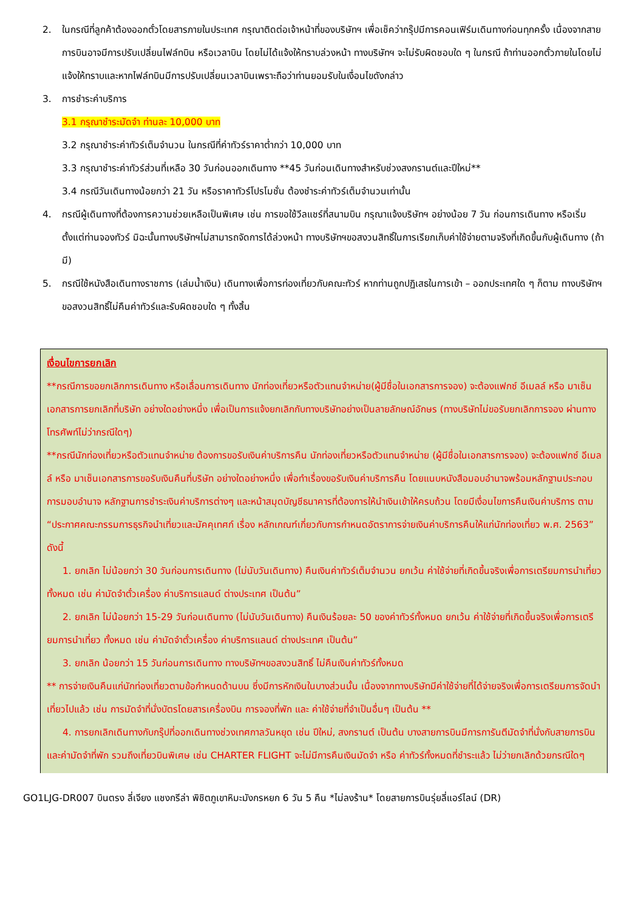2. ในกรณีที่ลูกค้าต้องออกตั๋วโดยสารภายในประเทศ กรุณาติดต่อเจ้าหน้าที่ของบริษัทฯ เพื่อเช็คว่ากรุ๊ปมีการคอนเฟิร์มเดินทางก่อนทุกครั้ง เนื่องจากสายการบินอาจมีการปรับเปลี่ยนไฟล์ทบิน หรือเวลาบิน โดยไม่ได้แจ้งให้ทราบล่วงหน้า ทางบริษัทฯ จะไม่รับผิดชอบใด ๆ ในกรณี ถ้าท่านออกตั๋วภายในโดยไม่แจ้งให้ทราบและหากไฟล์ทบินมีการปรับเปลี่ยนเวลาบินเพราะถือว่าท่านยอมรับในเงื่อนไขดังกล่าว
3. การชำระค่าบริการ
3.1 กรุณาชำระมัดจำ ท่านละ 10,000 บาท
3.2 กรุณาชำระค่าทัวร์เต็มจำนวน ในกรณีที่ค่าทัวร์ราคาต่ำกว่า 10,000 บาท
3.3 กรุณาชำระค่าทัวร์ส่วนที่เหลือ 30 วันก่อนออกเดินทาง **45 วันก่อนเดินทางสำหรับช่วงสงกรานต์และปีใหม่**
3.4 กรณีวันเดินทางน้อยกว่า 21 วัน หรือราคาทัวร์โปรโมชั่น ต้องชำระค่าทัวร์เต็มจำนวนเท่านั้น
4. กรณีผู้เดินทางที่ต้องการความช่วยเหลือเป็นพิเศษ เช่น การขอใช้วีลแชร์ที่สนามบิน กรุณาแจ้งบริษัทฯ อย่างน้อย 7 วัน ก่อนการเดินทาง หรือเริ่มตั้งแต่ท่านจองทัวร์ มิฉะนั้นทางบริษัทฯไม่สามารถจัดการได้ล่วงหน้า ทางบริษัทฯขอสงวนสิทธิ์ในการเรียกเก็บค่าใช้จ่ายตามจริงที่เกิดขึ้นกับผู้เดินทาง (ถ้ามี)
5. กรณีใช้หนังสือเดินทางราชการ (เล่มน้ำเงิน) เดินทางเพื่อการท่องเที่ยวกับคณะทัวร์ หากท่านถูกปฏิเสธในการเข้า – ออกประเทศใด ๆ ก็ตาม ทางบริษัทฯ ขอสงวนสิทธิ์ไม่คืนค่าทัวร์และรับผิดชอบใด ๆ ทั้งสิ้น
เงื่อนไขการยกเลิก
**กรณีการขอยกเลิกการเดินทาง หรือเลื่อนการเดินทาง นักท่องเที่ยวหรือตัวแทนจำหน่าย(ผู้มีชื่อในเอกสารการจอง) จะต้องแฟกซ์ อีเมลล์ หรือ มาเซ็นเอกสารการยกเลิกที่บริษัท อย่างใดอย่างหนึ่ง เพื่อเป็นการแจ้งยกเลิกกับทางบริษัทอย่างเป็นลายลักษณ์อักษร (ทางบริษัทไม่ขอรับยกเลิกการจอง ผ่านทางโทรศัพท์ไม่ว่ากรณีใดๆ)
**กรณีนักท่องเที่ยวหรือตัวแทนจำหน่าย ต้องการขอรับเงินค่าบริการคืน นักท่องเที่ยวหรือตัวแทนจำหน่าย (ผู้มีชื่อในเอกสารการจอง) จะต้องแฟกซ์ อีเมลล์ หรือ มาเซ็นเอกสารการขอรับเงินคืนที่บริษัท อย่างใดอย่างหนึ่ง เพื่อทำเรื่องขอรับเงินค่าบริการคืน โดยแนบหนังสือมอบอำนาจพร้อมหลักฐานประกอบการมอบอำนาจ หลักฐานการชำระเงินค่าบริการต่างๆ และหน้าสมุดบัญชีธนาคารที่ต้องการให้นำเงินเข้าให้ครบถ้วน โดยมีเงื่อนไขการคืนเงินค่าบริการ ตาม “ประกาศคณะกรรมการธุรกิจนำเที่ยวและมัคคุเทศก์ เรื่อง หลักเกณฑ์เกี่ยวกับการกำหนดอัตราการจ่ายเงินค่าบริการคืนให้แก่นักท่องเที่ยว พ.ศ. 2563” ดังนี้
1. ยกเลิก ไม่น้อยกว่า 30 วันก่อนการเดินทาง (ไม่นับวันเดินทาง) คืนเงินค่าทัวร์เต็มจำนวน ยกเว้น ค่าใช้จ่ายที่เกิดขึ้นจริงเพื่อการเตรียมการนำเที่ยว ทั้งหมด เช่น ค่ามัดจำตั๋วเครื่อง ค่าบริการแลนด์ ต่างประเทศ เป็นต้น”
2. ยกเลิก ไม่น้อยกว่า 15-29 วันก่อนเดินทาง (ไม่นับวันเดินทาง) คืนเงินร้อยละ 50 ของค่าทัวร์ทั้งหมด ยกเว้น ค่าใช้จ่ายที่เกิดขึ้นจริงเพื่อการเตรียมการนำเที่ยว ทั้งหมด เช่น ค่ามัดจำตั๋วเครื่อง ค่าบริการแลนด์ ต่างประเทศ เป็นต้น”
3. ยกเลิก น้อยกว่า 15 วันก่อนการเดินทาง ทางบริษัทฯขอสงวนสิทธิ์ ไม่คืนเงินค่าทัวร์ทั้งหมด
** การจ่ายเงินคืนแก่นักท่องเที่ยวตามข้อกำหนดด้านบน ซึ่งมีการหักเงินในบางส่วนนั้น เนื่องจากทางบริษัทมีค่าใช้จ่ายที่ได้จ่ายจริงเพื่อการเตรียมการจัดนำเที่ยวไปแล้ว เช่น การมัดจำที่นั่งบัตรโดยสารเครื่องบิน การจองที่พัก และ ค่าใช้จ่ายที่จำเป็นอื่นๆ เป็นต้น **
4. การยกเลิกเดินทางกับกรุ๊ปที่ออกเดินทางช่วงเทศกาลวันหยุด เช่น ปีใหม่, สงกรานต์ เป็นต้น บางสายการบินมีการการันตีมัดจำที่นั่งกับสายการบินและค่ามัดจำที่พัก รวมถึงเที่ยวบินพิเศษ เช่น CHARTER FLIGHT จะไม่มีการคืนเงินมัดจำ หรือ ค่าทัวร์ทั้งหมดที่ชำระแล้ว ไม่ว่ายกเลิกด้วยกรณีใดๆ
GO1LJG-DR007 บินตรง ลี่เจียง แชงกรีล่า พิชิตภูเขาหิมะมังกรหยก 6 วัน 5 คืน *ไม่ลงร้าน* โดยสายการบินรุ่ยลี่แอร์ไลน์ (DR)